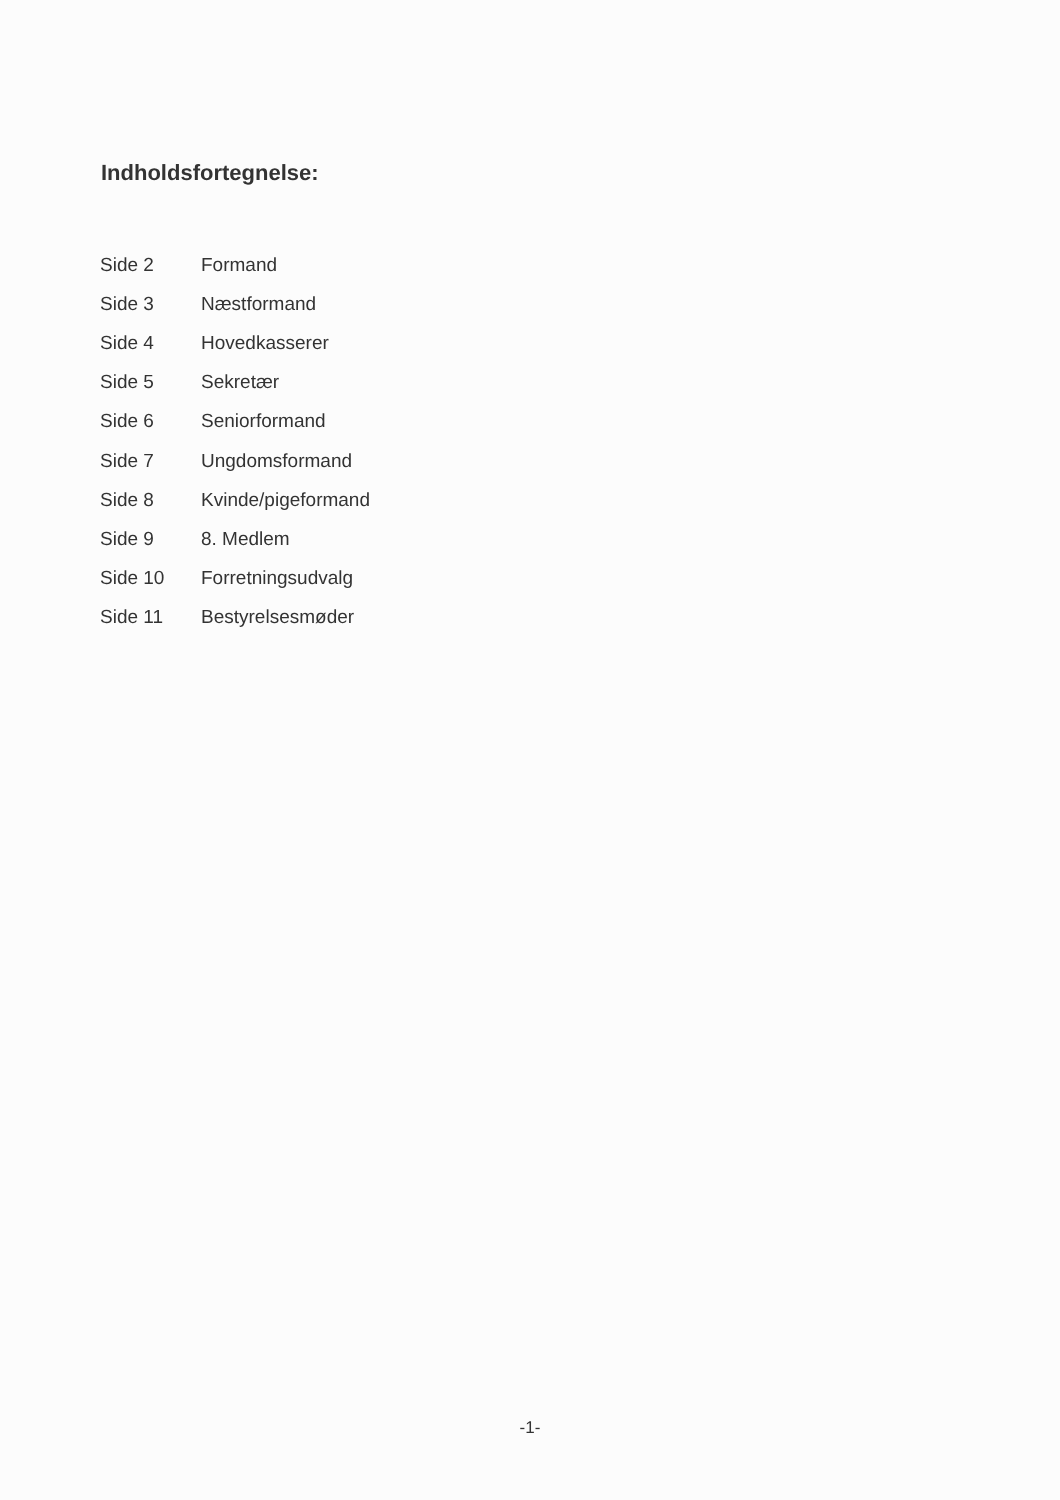Indholdsfortegnelse:
| Side 2 | Formand |
| Side 3 | Næstformand |
| Side 4 | Hovedkasserer |
| Side 5 | Sekretær |
| Side 6 | Seniorformand |
| Side 7 | Ungdomsformand |
| Side 8 | Kvinde/pigeformand |
| Side 9 | 8. Medlem |
| Side 10 | Forretningsudvalg |
| Side 11 | Bestyrelsesmøder |
-1-